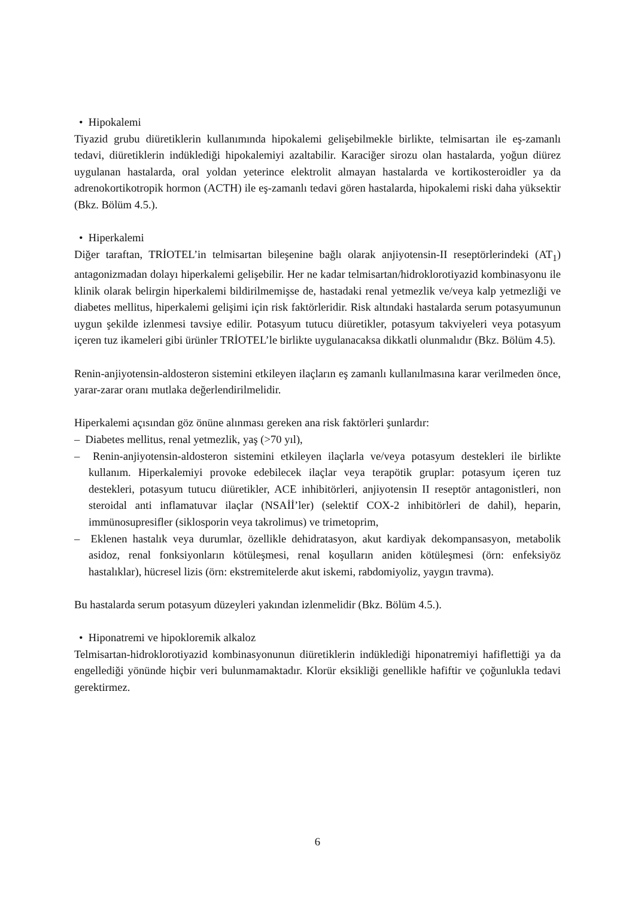• Hipokalemi
Tiyazid grubu diüretiklerin kullanımında hipokalemi gelişebilmekle birlikte, telmisartan ile eş-zamanlı tedavi, diüretiklerin indüklediği hipokalemiyi azaltabilir. Karaciğer sirozu olan hastalarda, yoğun diürez uygulanan hastalarda, oral yoldan yeterince elektrolit almayan hastalarda ve kortikosteroidler ya da adrenokortikotropik hormon (ACTH) ile eş-zamanlı tedavi gören hastalarda, hipokalemi riski daha yüksektir (Bkz. Bölüm 4.5.).
• Hiperkalemi
Diğer taraftan, TRİOTEL’in telmisartan bileşenine bağlı olarak anjiyotensin-II reseptörlerindeki (AT<sub>1</sub>) antagonizmadan dolayı hiperkalemi gelişebilir. Her ne kadar telmisartan/hidroklorotiyazid kombinasyonu ile klinik olarak belirgin hiperkalemi bildirilmemişse de, hastadaki renal yetmezlik ve/veya kalp yetmezliği ve diabetes mellitus, hiperkalemi gelişimi için risk faktörleridir. Risk altındaki hastalarda serum potasyumunun uygun şekilde izlenmesi tavsiye edilir. Potasyum tutucu diüretikler, potasyum takviyeleri veya potasyum içeren tuz ikameleri gibi ürünler TRİOTEL’le birlikte uygulanacaksa dikkatli olunmalıdır (Bkz. Bölüm 4.5).
Renin-anjiyotensin-aldosteron sistemini etkileyen ilaçların eş zamanlı kullanılmasına karar verilmeden önce, yarar-zarar oranı mutlaka değerlendirilmelidir.
Hiperkalemi açısından göz önüne alınması gereken ana risk faktörleri şunlardır:
– Diabetes mellitus, renal yetmezlik, yaş (>70 yıl),
– Renin-anjiyotensin-aldosteron sistemini etkileyen ilaçlarla ve/veya potasyum destekleri ile birlikte kullanım. Hiperkalemiyi provoke edebilecek ilaçlar veya terapötik gruplar: potasyum içeren tuz destekleri, potasyum tutucu diüretikler, ACE inhibitörleri, anjiyotensin II reseptör antagonistleri, non steroidal anti inflamatuvar ilaçlar (NSAİİ’ler) (selektif COX-2 inhibitörleri de dahil), heparin, immünosupresifler (siklosporin veya takrolimus) ve trimetoprim,
– Eklenen hastalık veya durumlar, özellikle dehidratasyon, akut kardiyak dekompansasyon, metabolik asidoz, renal fonksiyonların kötüleşmesi, renal koşulların aniden kötüleşmesi (örn: enfeksiyöz hastalıklar), hücresel lizis (örn: ekstremitelerde akut iskemi, rabdomiyoliz, yaygın travma).
Bu hastalarda serum potasyum düzeyleri yakından izlenmelidir (Bkz. Bölüm 4.5.).
• Hiponatremi ve hipokloremik alkaloz
Telmisartan-hidroklorotiyazid kombinasyonunun diüretiklerin indüklediği hiponatremiyi hafiflettiği ya da engellediği yönünde hiçbir veri bulunmamaktadır. Klorür eksikliği genellikle hafiftir ve çoğunlukla tedavi gerektirmez.
6